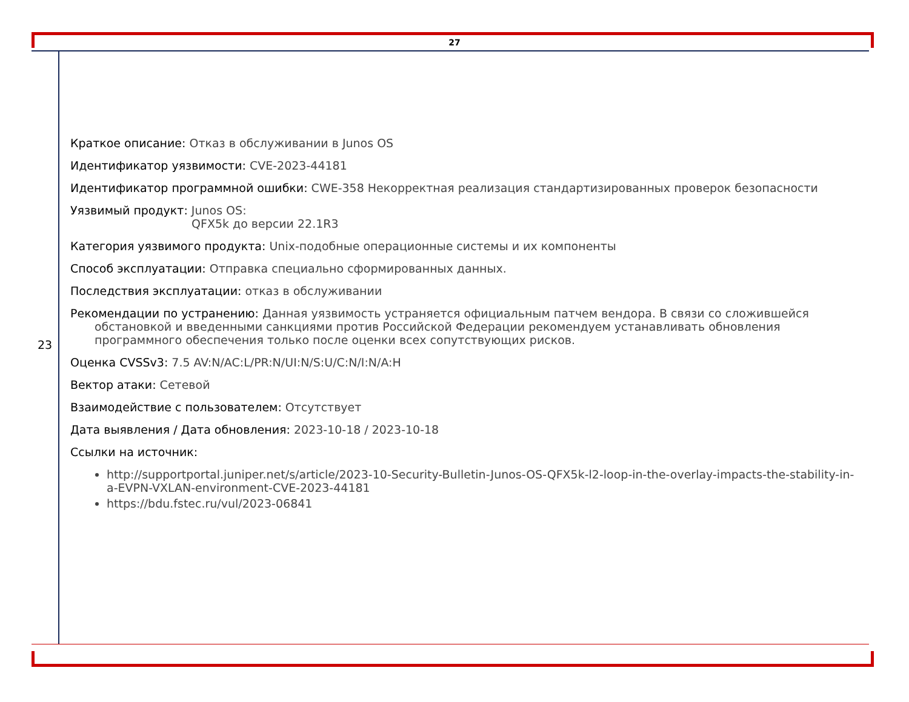27
23
Краткое описание: Отказ в обслуживании в Junos OS
Идентификатор уязвимости: CVE-2023-44181
Идентификатор программной ошибки: CWE-358 Некорректная реализация стандартизированных проверок безопасности
Уязвимый продукт: Junos OS:
QFX5k до версии 22.1R3
Категория уязвимого продукта: Unix-подобные операционные системы и их компоненты
Способ эксплуатации: Отправка специально сформированных данных.
Последствия эксплуатации: отказ в обслуживании
Рекомендации по устранению: Данная уязвимость устраняется официальным патчем вендора. В связи со сложившейся обстановкой и введенными санкциями против Российской Федерации рекомендуем устанавливать обновления программного обеспечения только после оценки всех сопутствующих рисков.
Оценка CVSSv3: 7.5 AV:N/AC:L/PR:N/UI:N/S:U/C:N/I:N/A:H
Вектор атаки: Сетевой
Взаимодействие с пользователем: Отсутствует
Дата выявления / Дата обновления: 2023-10-18 / 2023-10-18
Ссылки на источник:
http://supportportal.juniper.net/s/article/2023-10-Security-Bulletin-Junos-OS-QFX5k-l2-loop-in-the-overlay-impacts-the-stability-in-a-EVPN-VXLAN-environment-CVE-2023-44181
https://bdu.fstec.ru/vul/2023-06841